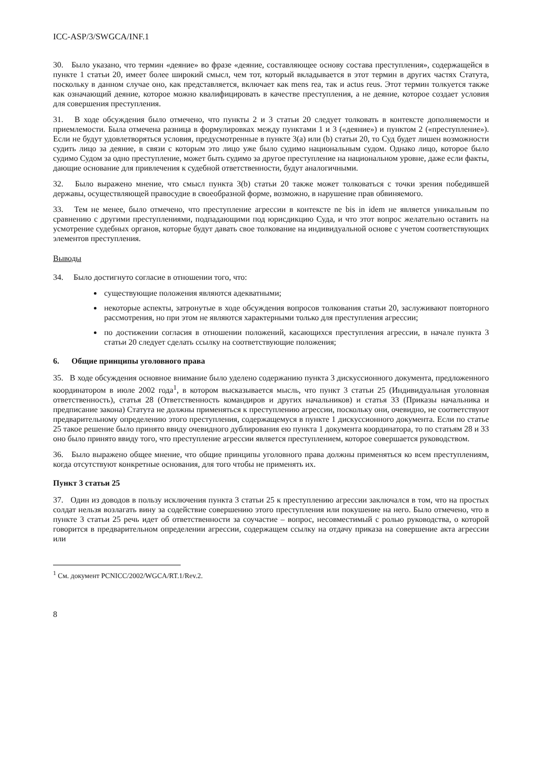ICC-ASP/3/SWGCA/INF.1
30. Было указано, что термин «деяние» во фразе «деяние, составляющее основу состава преступления», содержащейся в пункте 1 статьи 20, имеет более широкий смысл, чем тот, который вкладывается в этот термин в других частях Статута, поскольку в данном случае оно, как представляется, включает как mens rea, так и actus reus. Этот термин толкуется также как означающий деяние, которое можно квалифицировать в качестве преступления, а не деяние, которое создает условия для совершения преступления.
31. В ходе обсуждения было отмечено, что пункты 2 и 3 статьи 20 следует толковать в контексте дополняемости и приемлемости. Была отмечена разница в формулировках между пунктами 1 и 3 («деяние») и пунктом 2 («преступление»). Если не будут удовлетворяться условия, предусмотренные в пункте 3(a) или (b) статьи 20, то Суд будет лишен возможности судить лицо за деяние, в связи с которым это лицо уже было судимо национальным судом. Однако лицо, которое было судимо Судом за одно преступление, может быть судимо за другое преступление на национальном уровне, даже если факты, дающие основание для привлечения к судебной ответственности, будут аналогичными.
32. Было выражено мнение, что смысл пункта 3(b) статьи 20 также может толковаться с точки зрения победившей державы, осуществляющей правосудие в своеобразной форме, возможно, в нарушение прав обвиняемого.
33. Тем не менее, было отмечено, что преступление агрессии в контексте ne bis in idem не является уникальным по сравнению с другими преступлениями, подпадающими под юрисдикцию Суда, и что этот вопрос желательно оставить на усмотрение судебных органов, которые будут давать свое толкование на индивидуальной основе с учетом соответствующих элементов преступления.
Выводы
34. Было достигнуто согласие в отношении того, что:
существующие положения являются адекватными;
некоторые аспекты, затронутые в ходе обсуждения вопросов толкования статьи 20, заслуживают повторного рассмотрения, но при этом не являются характерными только для преступления агрессии;
по достижении согласия в отношении положений, касающихся преступления агрессии, в начале пункта 3 статьи 20 следует сделать ссылку на соответствующие положения;
6. Общие принципы уголовного права
35. В ходе обсуждения основное внимание было уделено содержанию пункта 3 дискуссионного документа, предложенного координатором в июле 2002 года<sup>1</sup>, в котором высказывается мысль, что пункт 3 статьи 25 (Индивидуальная уголовная ответственность), статья 28 (Ответственность командиров и других начальников) и статья 33 (Приказы начальника и предписание закона) Статута не должны применяться к преступлению агрессии, поскольку они, очевидно, не соответствуют предварительному определению этого преступления, содержащемуся в пункте 1 дискуссионного документа. Если по статье 25 такое решение было принято ввиду очевидного дублирования ею пункта 1 документа координатора, то по статьям 28 и 33 оно было принято ввиду того, что преступление агрессии является преступлением, которое совершается руководством.
36. Было выражено общее мнение, что общие принципы уголовного права должны применяться ко всем преступлениям, когда отсутствуют конкретные основания, для того чтобы не применять их.
Пункт 3 статьи 25
37. Один из доводов в пользу исключения пункта 3 статьи 25 к преступлению агрессии заключался в том, что на простых солдат нельзя возлагать вину за содействие совершению этого преступления или покушение на него. Было отмечено, что в пункте 3 статьи 25 речь идет об ответственности за соучастие – вопрос, несовместимый с ролью руководства, о которой говорится в предварительном определении агрессии, содержащем ссылку на отдачу приказа на совершение акта агрессии или
<sup>1</sup> См. документ PCNICC/2002/WGCA/RT.1/Rev.2.
8